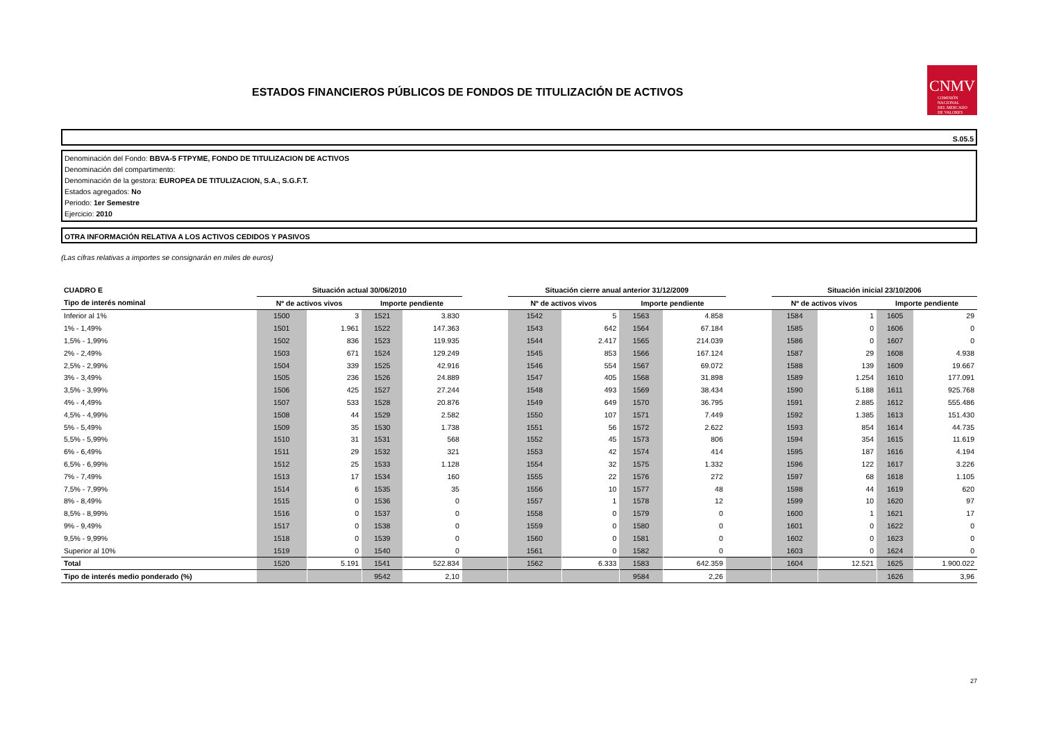ESTADOS FINANCIEROS PÚBLICOS DE FONDOS DE TITULIZACIÓN DE ACTIVOS
CNMV
COMISIÓN
NACIONAL
DEL MERCADO
DE VALORES
S.05.5
Denominación del Fondo: BBVA-5 FTPYME, FONDO DE TITULIZACION DE ACTIVOS
Denominación del compartimento:
Denominación de la gestora: EUROPEA DE TITULIZACION, S.A., S.G.F.T.
Estados agregados: No
Periodo: 1er Semestre
Ejercicio: 2010
OTRA INFORMACIÓN RELATIVA A LOS ACTIVOS CEDIDOS Y PASIVOS
(Las cifras relativas a importes se consignarán en miles de euros)
| CUADRO E | Situación actual 30/06/2010 | | | | | Situación cierre anual anterior 31/12/2009 | | | | | Situación inicial 23/10/2006 | | | |
| --- | --- | --- | --- | --- | --- | --- | --- | --- | --- | --- | --- | --- | --- | --- |
| Tipo de interés nominal | Nº de activos vivos | | Importe pendiente | | | Nº de activos vivos | | Importe pendiente | | | Nº de activos vivos | | Importe pendiente | |
| Inferior al 1% | 1500 | 3 | 1521 | 3.830 | | 1542 | 5 | 1563 | 4.858 | | 1584 | 1 | 1605 | 29 |
| 1% - 1,49% | 1501 | 1.961 | 1522 | 147.363 | | 1543 | 642 | 1564 | 67.184 | | 1585 | 0 | 1606 | 0 |
| 1,5% - 1,99% | 1502 | 836 | 1523 | 119.935 | | 1544 | 2.417 | 1565 | 214.039 | | 1586 | 0 | 1607 | 0 |
| 2% - 2,49% | 1503 | 671 | 1524 | 129.249 | | 1545 | 853 | 1566 | 167.124 | | 1587 | 29 | 1608 | 4.938 |
| 2,5% - 2,99% | 1504 | 339 | 1525 | 42.916 | | 1546 | 554 | 1567 | 69.072 | | 1588 | 139 | 1609 | 19.667 |
| 3% - 3,49% | 1505 | 236 | 1526 | 24.889 | | 1547 | 405 | 1568 | 31.898 | | 1589 | 1.254 | 1610 | 177.091 |
| 3,5% - 3,99% | 1506 | 425 | 1527 | 27.244 | | 1548 | 493 | 1569 | 38.434 | | 1590 | 5.188 | 1611 | 925.768 |
| 4% - 4,49% | 1507 | 533 | 1528 | 20.876 | | 1549 | 649 | 1570 | 36.795 | | 1591 | 2.885 | 1612 | 555.486 |
| 4,5% - 4,99% | 1508 | 44 | 1529 | 2.582 | | 1550 | 107 | 1571 | 7.449 | | 1592 | 1.385 | 1613 | 151.430 |
| 5% - 5,49% | 1509 | 35 | 1530 | 1.738 | | 1551 | 56 | 1572 | 2.622 | | 1593 | 854 | 1614 | 44.735 |
| 5,5% - 5,99% | 1510 | 31 | 1531 | 568 | | 1552 | 45 | 1573 | 806 | | 1594 | 354 | 1615 | 11.619 |
| 6% - 6,49% | 1511 | 29 | 1532 | 321 | | 1553 | 42 | 1574 | 414 | | 1595 | 187 | 1616 | 4.194 |
| 6,5% - 6,99% | 1512 | 25 | 1533 | 1.128 | | 1554 | 32 | 1575 | 1.332 | | 1596 | 122 | 1617 | 3.226 |
| 7% - 7,49% | 1513 | 17 | 1534 | 160 | | 1555 | 22 | 1576 | 272 | | 1597 | 68 | 1618 | 1.105 |
| 7,5% - 7,99% | 1514 | 6 | 1535 | 35 | | 1556 | 10 | 1577 | 48 | | 1598 | 44 | 1619 | 620 |
| 8% - 8,49% | 1515 | 0 | 1536 | 0 | | 1557 | 1 | 1578 | 12 | | 1599 | 10 | 1620 | 97 |
| 8,5% - 8,99% | 1516 | 0 | 1537 | 0 | | 1558 | 0 | 1579 | 0 | | 1600 | 1 | 1621 | 17 |
| 9% - 9,49% | 1517 | 0 | 1538 | 0 | | 1559 | 0 | 1580 | 0 | | 1601 | 0 | 1622 | 0 |
| 9,5% - 9,99% | 1518 | 0 | 1539 | 0 | | 1560 | 0 | 1581 | 0 | | 1602 | 0 | 1623 | 0 |
| Superior al 10% | 1519 | 0 | 1540 | 0 | | 1561 | 0 | 1582 | 0 | | 1603 | 0 | 1624 | 0 |
| Total | 1520 | 5.191 | 1541 | 522.834 | | 1562 | 6.333 | 1583 | 642.359 | | 1604 | 12.521 | 1625 | 1.900.022 |
| Tipo de interés medio ponderado (%) | | | 9542 | 2,10 | | | | 9584 | 2,26 | | | | 1626 | 3,96 |
27